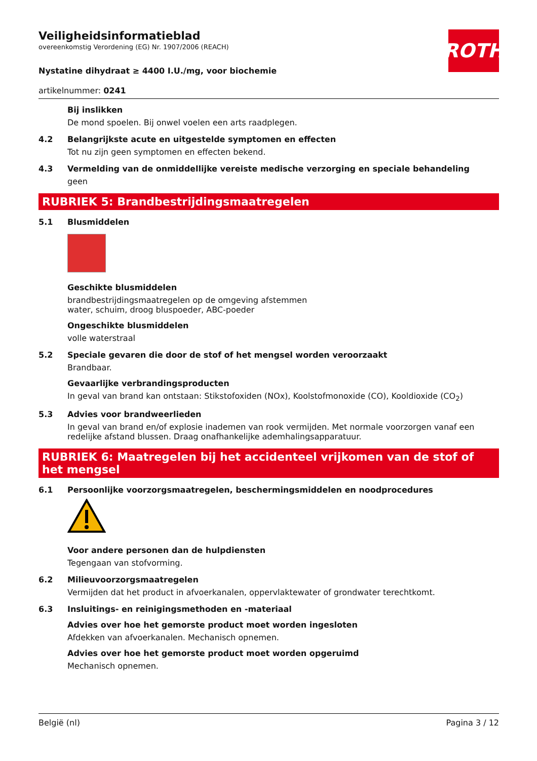Veiligheidsinformatieblad
overeenkomstig Verordening (EG) Nr. 1907/2006 (REACH)
ROTH
Nystatine dihydraat ≥ 4400 I.U./mg, voor biochemie
artikelnummer: 0241
Bij inslikken
De mond spoelen. Bij onwel voelen een arts raadplegen.
4.2 Belangrijkste acute en uitgestelde symptomen en effecten
Tot nu zijn geen symptomen en effecten bekend.
4.3 Vermelding van de onmiddellijke vereiste medische verzorging en speciale behandeling
geen
RUBRIEK 5: Brandbestrijdingsmaatregelen
5.1 Blusmiddelen
Geschikte blusmiddelen
brandbestrijdingsmaatregelen op de omgeving afstemmen
water, schuim, droog bluspoeder, ABC-poeder
Ongeschikte blusmiddelen
volle waterstraal
5.2 Speciale gevaren die door de stof of het mengsel worden veroorzaakt
Brandbaar.
Gevaarlijke verbrandingsproducten
In geval van brand kan ontstaan: Stikstofoxiden (NOx), Koolstofmonoxide (CO), Kooldioxide (CO<sub>2</sub>)
5.3 Advies voor brandweerlieden
In geval van brand en/of explosie inademen van rook vermijden. Met normale voorzorgen vanaf een redelijke afstand blussen. Draag onafhankelijke ademhalingsapparatuur.
RUBRIEK 6: Maatregelen bij het accidenteel vrijkomen van de stof of het mengsel
6.1 Persoonlijke voorzorgsmaatregelen, beschermingsmiddelen en noodprocedures
Voor andere personen dan de hulpdiensten
Tegengaan van stofvorming.
6.2 Milieuvoorzorgsmaatregelen
Vermijden dat het product in afvoerkanalen, oppervlaktewater of grondwater terechtkomt.
6.3 Insluitings- en reinigingsmethoden en -materiaal
Advies over hoe het gemorste product moet worden ingesloten
Afdekken van afvoerkanalen. Mechanisch opnemen.
Advies over hoe het gemorste product moet worden opgeruimd
Mechanisch opnemen.
België (nl) Pagina 3 / 12